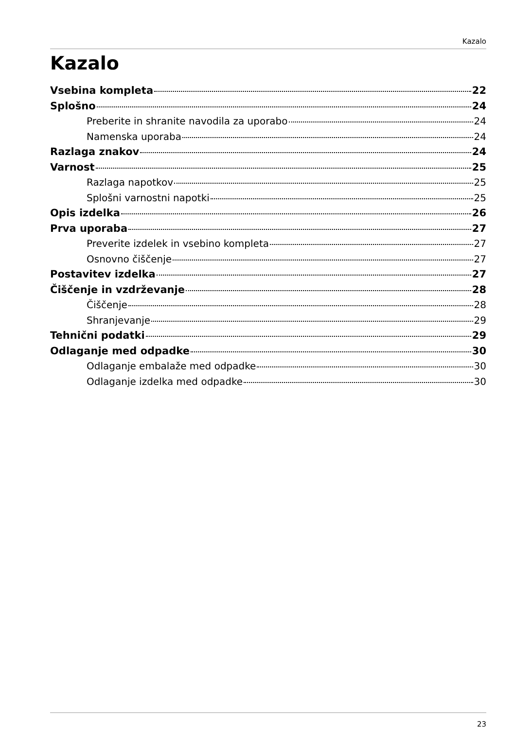Kazalo
Kazalo
Vsebina kompleta 22
Splošno 24
Preberite in shranite navodila za uporabo 24
Namenska uporaba 24
Razlaga znakov 24
Varnost 25
Razlaga napotkov 25
Splošni varnostni napotki 25
Opis izdelka 26
Prva uporaba 27
Preverite izdelek in vsebino kompleta 27
Osnovno čiščenje 27
Postavitev izdelka 27
Čiščenje in vzdrževanje 28
Čiščenje 28
Shranjevanje 29
Tehnični podatki 29
Odlaganje med odpadke 30
Odlaganje embalaže med odpadke 30
Odlaganje izdelka med odpadke 30
23